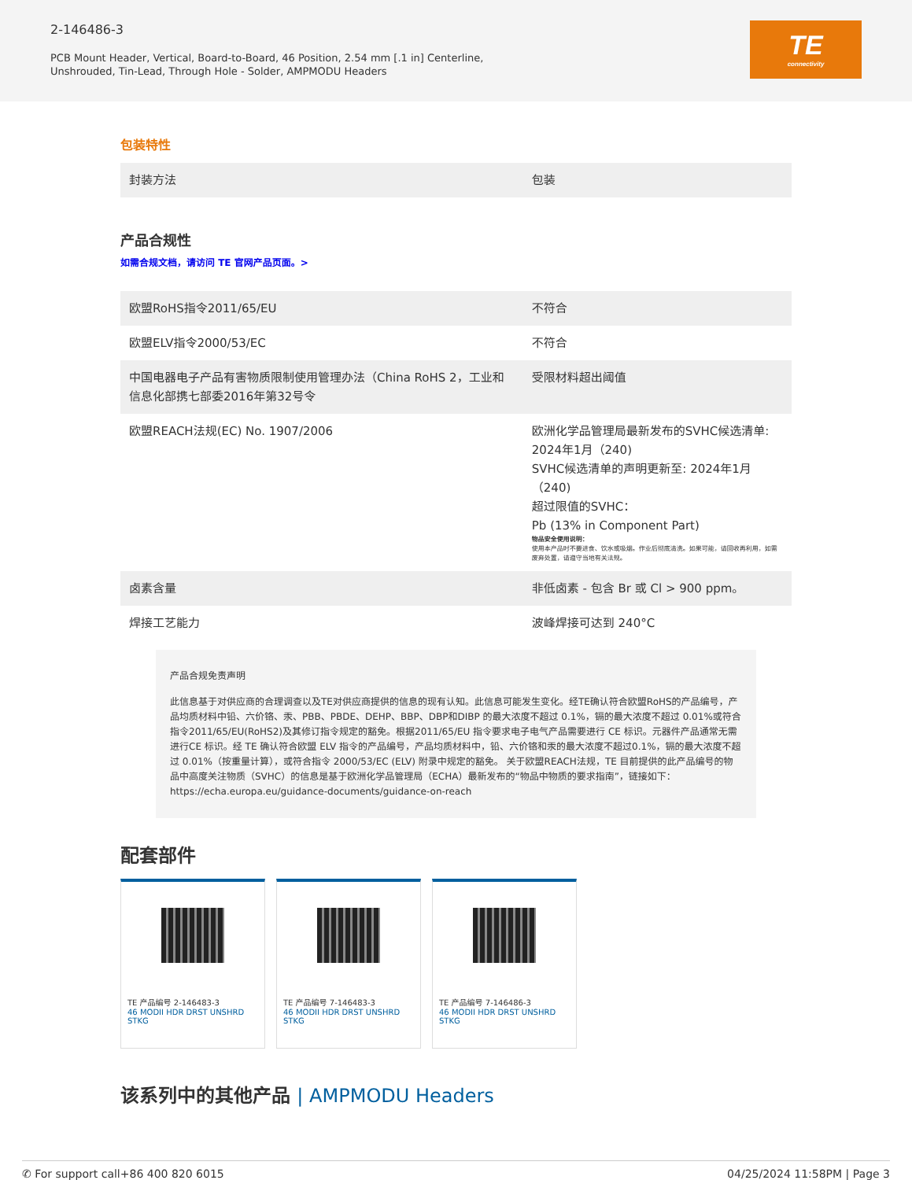2-146486-3
PCB Mount Header, Vertical, Board-to-Board, 46 Position, 2.54 mm [.1 in] Centerline,
Unshrouded, Tin-Lead, Through Hole - Solder, AMPMODU Headers
TE
connectivity
包装特性
| 封装方法 | 包装 |
产品合规性
如需合规文档，请访问 TE 官网产品页面。>
| 欧盟RoHS指令2011/65/EU | 不符合 |
| 欧盟ELV指令2000/53/EC | 不符合 |
| 中国电器电子产品有害物质限制使用管理办法（China RoHS 2，工业和信息化部携七部委2016年第32号令 | 受限材料超出阈值 |
| 欧盟REACH法规(EC) No. 1907/2006 | 欧洲化学品管理局最新发布的SVHC候选清单: 2024年1月（240) SVHC候选清单的声明更新至: 2024年1月（240) 超过限值的SVHC： Pb (13% in Component Part) 物品安全使用说明： 使用本产品时不要进食、饮水或吸烟。作业后彻底清洗。如果可能，请回收再利用，如需废弃处置，请遵守当地有关法规。 |
| 卤素含量 | 非低卤素 - 包含 Br 或 Cl > 900 ppm。 |
| 焊接工艺能力 | 波峰焊接可达到 240°C |
产品合规免责声明
此信息基于对供应商的合理调查以及TE对供应商提供的信息的现有认知。此信息可能发生变化。经TE确认符合欧盟RoHS的产品编号，产品均质材料中铅、六价铬、汞、PBB、PBDE、DEHP、BBP、DBP和DIBP 的最大浓度不超过 0.1%，镉的最大浓度不超过 0.01%或符合指令2011/65/EU(RoHS2)及其修订指令规定的豁免。根据2011/65/EU 指令要求电子电气产品需要进行 CE 标识。元器件产品通常无需进行CE 标识。经 TE 确认符合欧盟 ELV 指令的产品编号，产品均质材料中，铅、六价铬和汞的最大浓度不超过0.1%，镉的最大浓度不超过 0.01%（按重量计算），或符合指令 2000/53/EC (ELV) 附录中规定的豁免。 关于欧盟REACH法规，TE 目前提供的此产品编号的物品中高度关注物质（SVHC）的信息是基于欧洲化学品管理局（ECHA）最新发布的“物品中物质的要求指南”，链接如下：https://echa.europa.eu/guidance-documents/guidance-on-reach
配套部件
TE 产品编号 2-146483-3
46 MODII HDR DRST UNSHRD STKG
TE 产品编号 7-146483-3
46 MODII HDR DRST UNSHRD STKG
TE 产品编号 7-146486-3
46 MODII HDR DRST UNSHRD STKG
该系列中的其他产品 | AMPMODU Headers
✆ For support call+86 400 820 6015 04/25/2024 11:58PM | Page 3